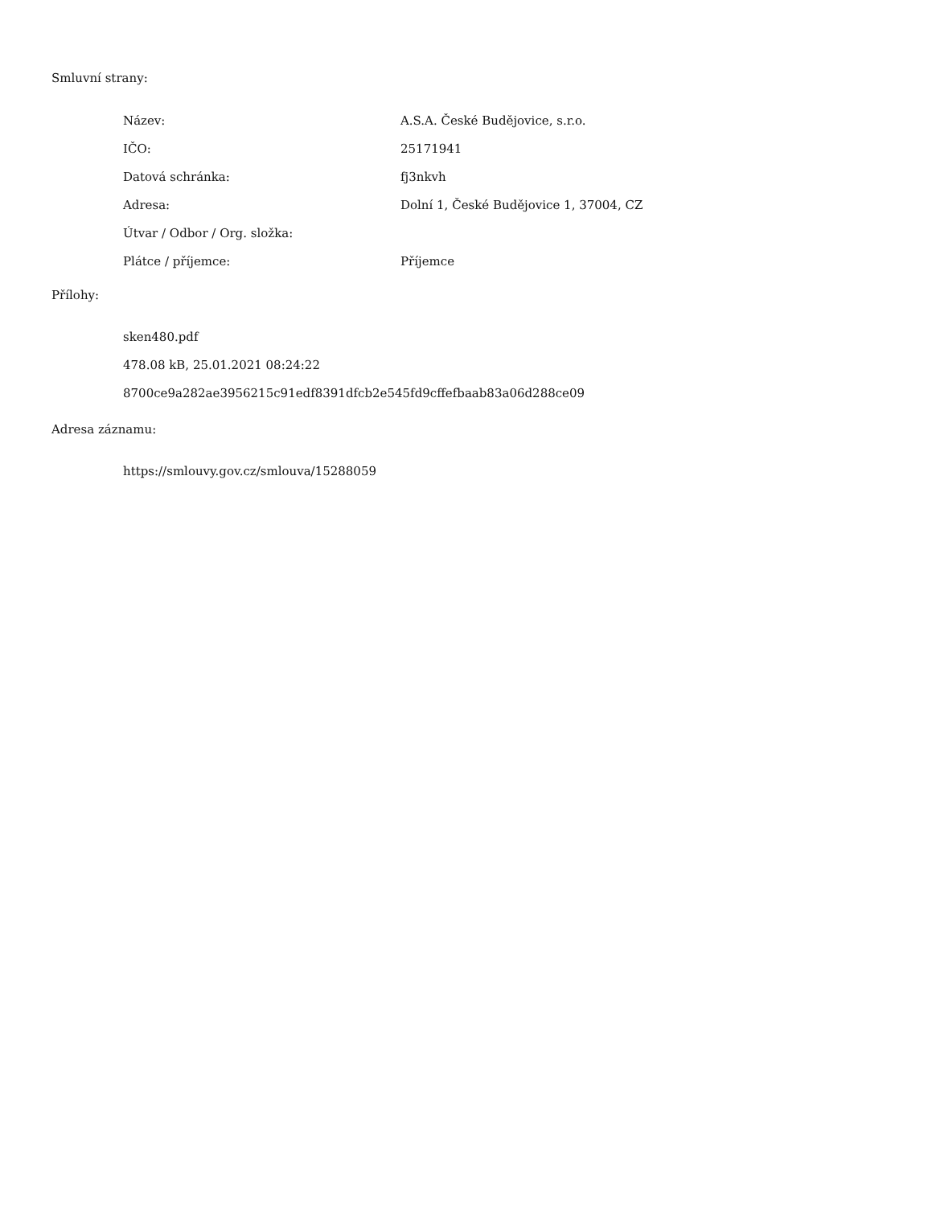Smluvní strany:
| Název: | A.S.A. České Budějovice, s.r.o. |
| IČO: | 25171941 |
| Datová schránka: | fj3nkvh |
| Adresa: | Dolní 1, České Budějovice 1, 37004, CZ |
| Útvar / Odbor / Org. složka: | |
| Plátce / příjemce: | Příjemce |
Přílohy:
sken480.pdf
478.08 kB, 25.01.2021 08:24:22
8700ce9a282ae3956215c91edf8391dfcb2e545fd9cffefbaab83a06d288ce09
Adresa záznamu:
https://smlouvy.gov.cz/smlouva/15288059